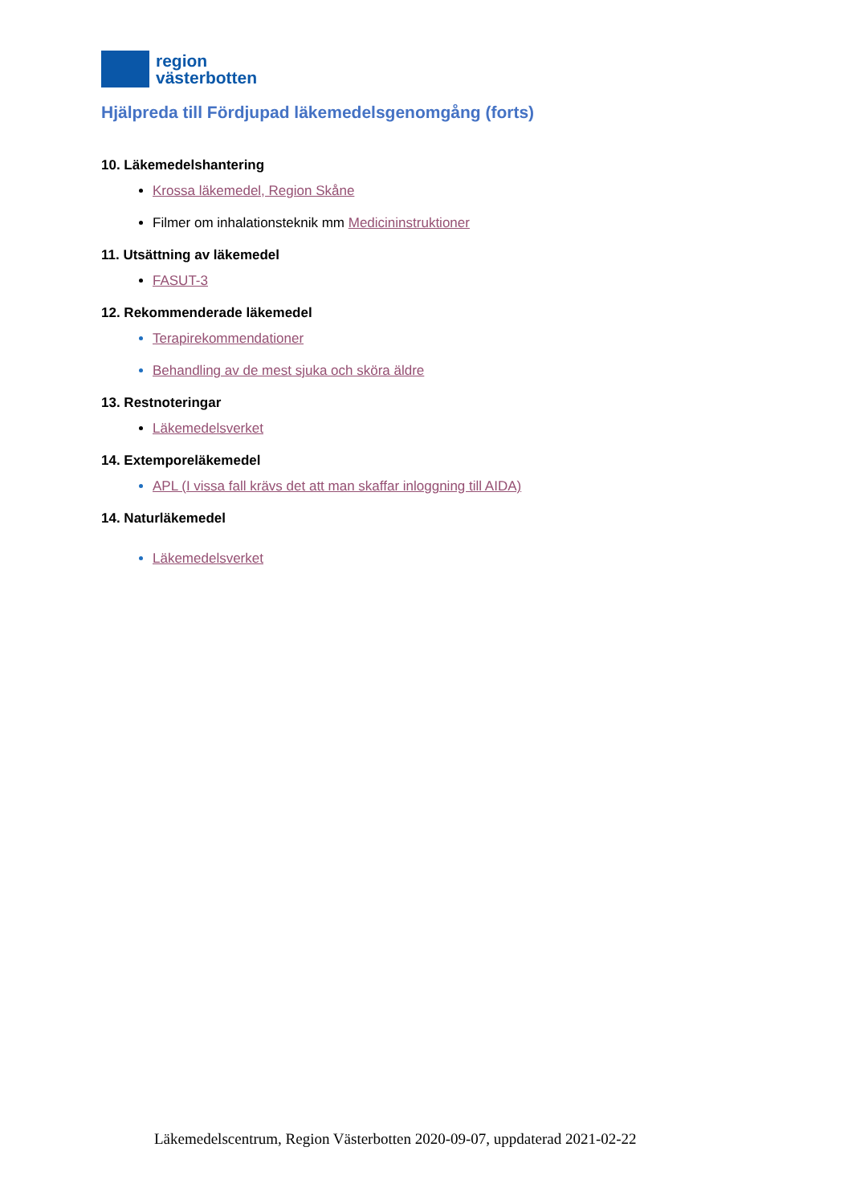region
västerbotten
Hjälpreda till Fördjupad läkemedelsgenomgång (forts)
10. Läkemedelshantering
Krossa läkemedel, Region Skåne
Filmer om inhalationsteknik mm Medicininstruktioner
11. Utsättning av läkemedel
FASUT-3
12. Rekommenderade läkemedel
Terapirekommendationer
Behandling av de mest sjuka och sköra äldre
13. Restnoteringar
Läkemedelsverket
14. Extemporeläkemedel
APL (I vissa fall krävs det att man skaffar inloggning till AIDA)
14. Naturläkemedel
Läkemedelsverket
Läkemedelscentrum, Region Västerbotten 2020-09-07, uppdaterad 2021-02-22